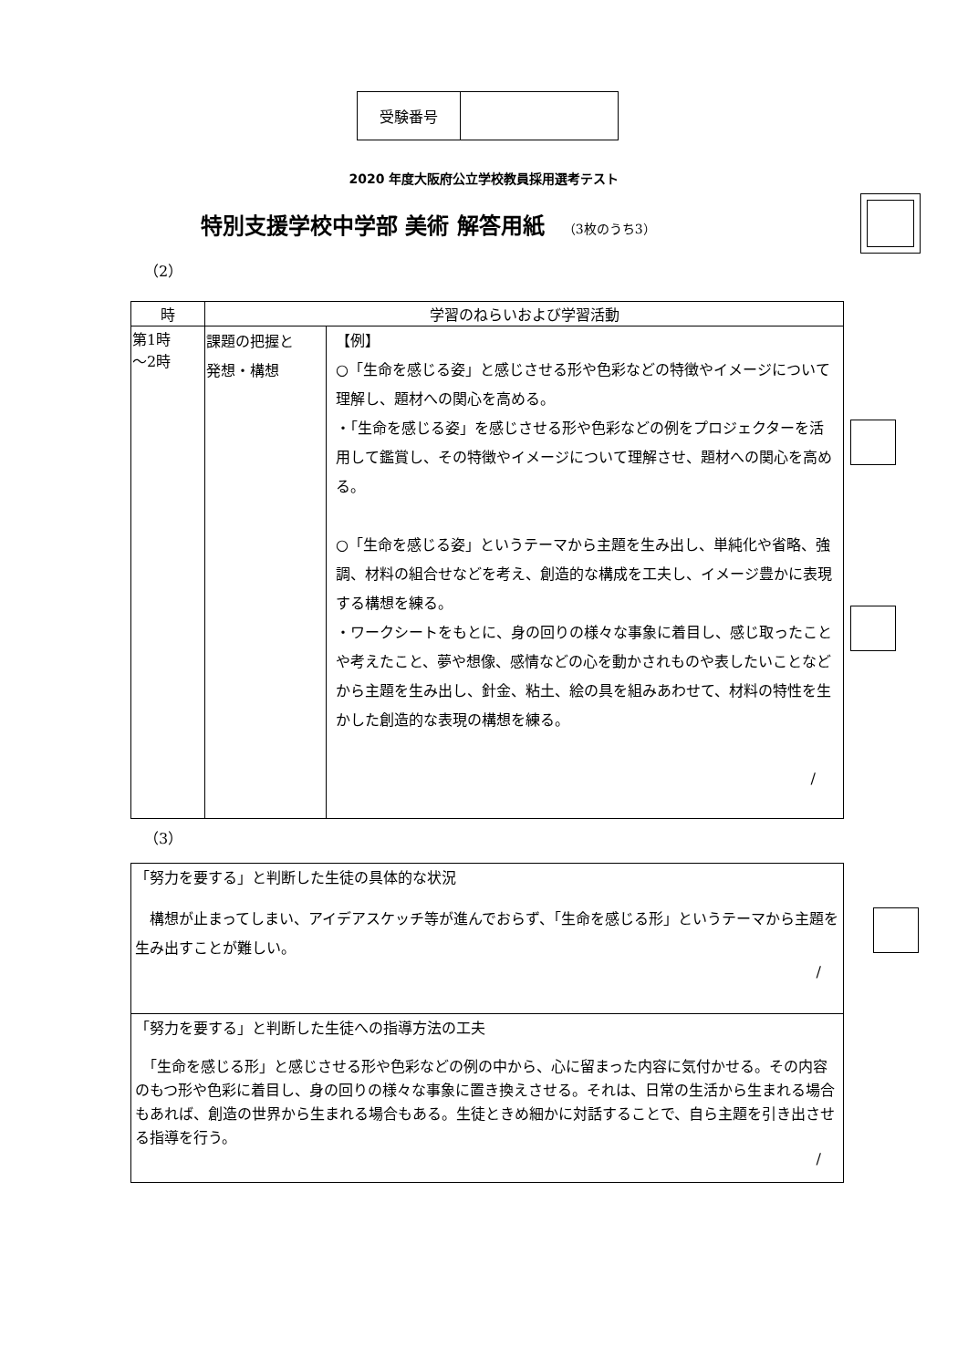| 受験番号 | |
2020 年度大阪府公立学校教員採用選考テスト
特別支援学校中学部 美術 解答用紙 （3枚のうち3）
（2）
| 時 | 学習のねらいおよび学習活動 | |
| --- | --- | --- |
| 第1時 ～2時 | 課題の把握と 発想・構想 | 【例】 ○「生命を感じる姿」と感じさせる形や色彩などの特徴やイメージについて理解し、題材への関心を高める。 ・「生命を感じる姿」を感じさせる形や色彩などの例をプロジェクターを活用して鑑賞し、その特徴やイメージについて理解させ、題材への関心を高める。 ○「生命を感じる姿」というテーマから主題を生み出し、単純化や省略、強調、材料の組合せなどを考え、創造的な構成を工夫し、イメージ豊かに表現する構想を練る。 ・ワークシートをもとに、身の回りの様々な事象に着目し、感じ取ったことや考えたこと、夢や想像、感情などの心を動かされものや表したいことなどから主題を生み出し、針金、粘土、絵の具を組みあわせて、材料の特性を生かした創造的な表現の構想を練る。 / |
（3）
「努力を要する」と判断した生徒の具体的な状況
　構想が止まってしまい、アイデアスケッチ等が進んでおらず、「生命を感じる形」というテーマから主題を生み出すことが難しい。
/
「努力を要する」と判断した生徒への指導方法の工夫
　「生命を感じる形」と感じさせる形や色彩などの例の中から、心に留まった内容に気付かせる。その内容のもつ形や色彩に着目し、身の回りの様々な事象に置き換えさせる。それは、日常の生活から生まれる場合もあれば、創造の世界から生まれる場合もある。生徒ときめ細かに対話することで、自ら主題を引き出させる指導を行う。
/